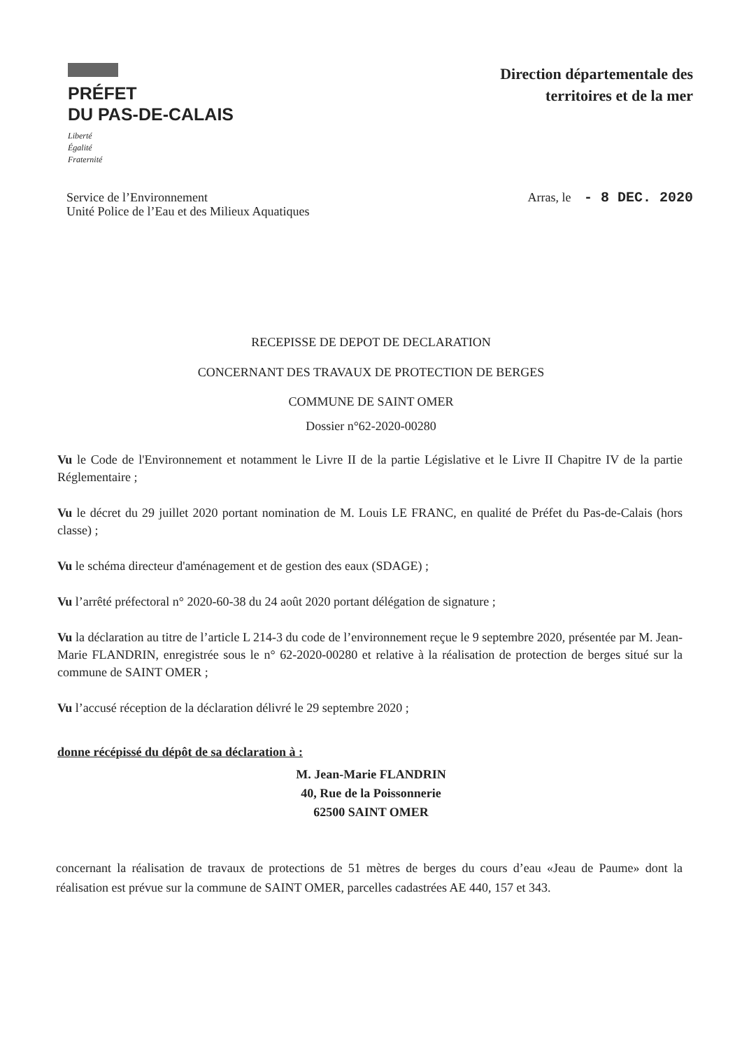PRÉFET
DU PAS-DE-CALAIS
Liberté
Égalité
Fraternité
Direction départementale des
territoires et de la mer
Service de l’Environnement
Unité Police de l’Eau et des Milieux Aquatiques
Arras, le - 8 DEC. 2020
RECEPISSE DE DEPOT DE DECLARATION
CONCERNANT DES TRAVAUX DE PROTECTION DE BERGES
COMMUNE DE SAINT OMER
Dossier n°62-2020-00280
Vu le Code de l'Environnement et notamment le Livre II de la partie Législative et le Livre II Chapitre IV de la partie Réglementaire ;
Vu le décret du 29 juillet 2020 portant nomination de M. Louis LE FRANC, en qualité de Préfet du Pas-de-Calais (hors classe) ;
Vu le schéma directeur d'aménagement et de gestion des eaux (SDAGE) ;
Vu l’arrêté préfectoral n° 2020-60-38 du 24 août 2020 portant délégation de signature ;
Vu la déclaration au titre de l’article L 214-3 du code de l’environnement reçue le 9 septembre 2020, présentée par M. Jean-Marie FLANDRIN, enregistrée sous le n° 62-2020-00280 et relative à la réalisation de protection de berges situé sur la commune de SAINT OMER ;
Vu l’accusé réception de la déclaration délivré le 29 septembre 2020 ;
donne récépissé du dépôt de sa déclaration à :
M. Jean-Marie FLANDRIN
40, Rue de la Poissonnerie
62500 SAINT OMER
concernant la réalisation de travaux de protections de 51 mètres de berges du cours d’eau «Jeau de Paume» dont la réalisation est prévue sur la commune de SAINT OMER, parcelles cadastrées AE 440, 157 et 343.